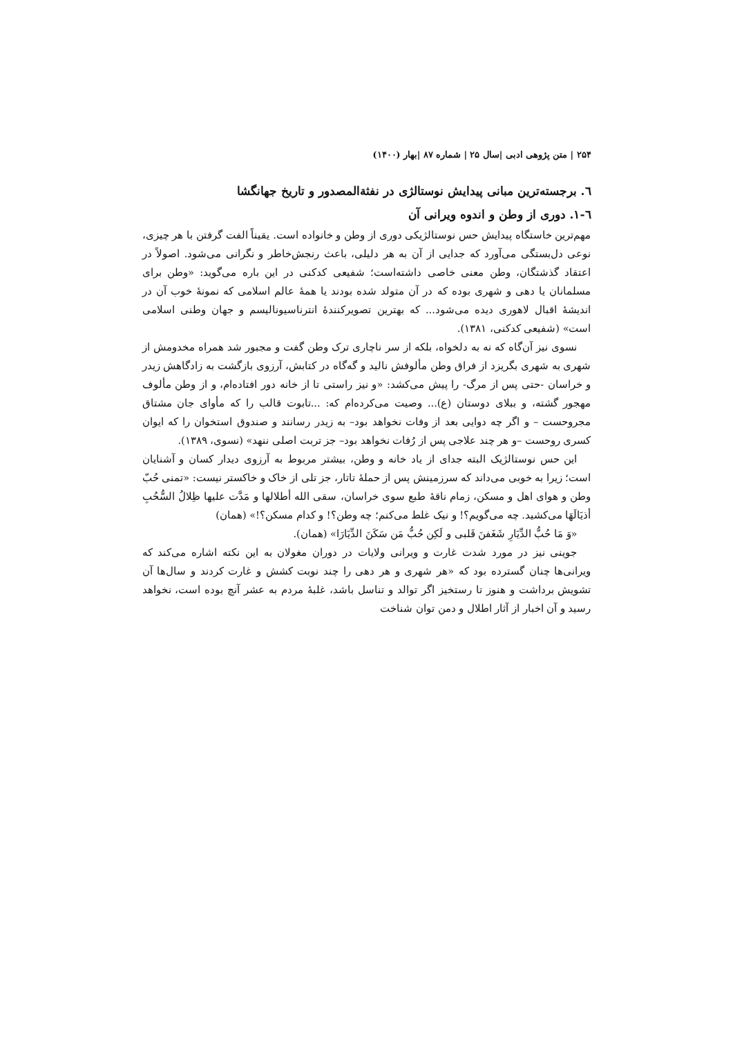۲۵۴ | متن پژوهی ادبی |سال ۲۵ | شماره ۸۷ |بهار (۱۴۰۰)
٦. برجسته‌ترین مبانی پیدایش نوستالژی در نفثةالمصدور و تاریخ جهانگشا
٦-۱. دوری از وطن و اندوه ویرانی آن
مهم‌ترین خاستگاه پیدایش حس نوستالژیکی دوری از وطن و خانواده است. یقیناً الفت گرفتن با هر چیزی، نوعی دل‌بستگی می‌آورد که جدایی از آن به هر دلیلی، باعث رنجش‌خاطر و نگرانی می‌شود. اصولاً در اعتقاد گذشتگان، وطن معنی خاصی داشته‌است؛ شفیعی کدکنی در این باره می‌گوید: «وطن برای مسلمانان یا دهی و شهری بوده که در آن متولد شده بودند یا همهٔ عالم اسلامی که نمونهٔ خوب آن در اندیشهٔ اقبال لاهوری دیده می‌شود... که بهترین تصویرکنندهٔ انترناسیونالیسم و جهان وطنی اسلامی است» (شفیعی کدکنی، ۱۳۸۱).
نسوی نیز آن‌گاه که نه به دلخواه، بلکه از سر ناچاری ترک وطن گفت و مجبور شد همراه مخدومش از شهری به شهری بگریزد از فراق وطن مألوفش نالید و گه‌گاه در کتابش، آرزوی بازگشت به زادگاهش زیدر و خراسان -حتی پس از مرگ- را پیش می‌کشد: «و نیز راستی تا از خانه دور افتاده‌ام، و از وطن مألوف مهجور گشته، و ببلای دوستان (ع)... وصیت می‌کرده‌ام که: ...تابوت قالب را که مأوای جان مشتاق مجروحست – و اگر چه دوایی بعد از وفات نخواهد بود– به زیدر رسانند و صندوق استخوان را که ایوان کسری روحست –و هر چند علاجی پس از رُفات نخواهد بود– جز تربت اصلی ننهد» (نسوی، ۱۳۸۹).
این حس نوستالژیک البته جدای از یاد خانه و وطن، بیشتر مربوط به آرزوی دیدار کسان و آشنایان است؛ زیرا به خوبی می‌داند که سرزمینش پس از حملهٔ تاتار، جز تلی از خاک و خاکستر نیست: «تمنی حُبّ وطن و هوای اهل و مسکن، زمام ناقهٔ طبع سوی خراسان، سقی الله أطلالها و مَدَّت علیها ظِلالُ السُّحُبِ أذیَالَهَا می‌کشید. چه می‌گویم؟! و نیک غلط می‌کنم؛ چه وطن؟! و کدام مسکن؟!» (همان)
«وَ مَا حُبُّ الدِّیَارِ شَغَفنَ قَلبی و لَکِن حُبُّ مَن سَکَنَ الدِّیَارَا» (همان).
جوینی نیز در مورد شدت غارت و ویرانی ولایات در دوران مغولان به این نکته اشاره می‌کند که ویرانی‌ها چنان گسترده بود که «هر شهری و هر دهی را چند نوبت کشش و غارت کردند و سال‌ها آن تشویش برداشت و هنوز تا رستخیز اگر توالد و تناسل باشد، غلبهٔ مردم به عشر آنچ بوده است، نخواهد رسید و آن اخبار از آثار اطلال و دمن توان شناخت